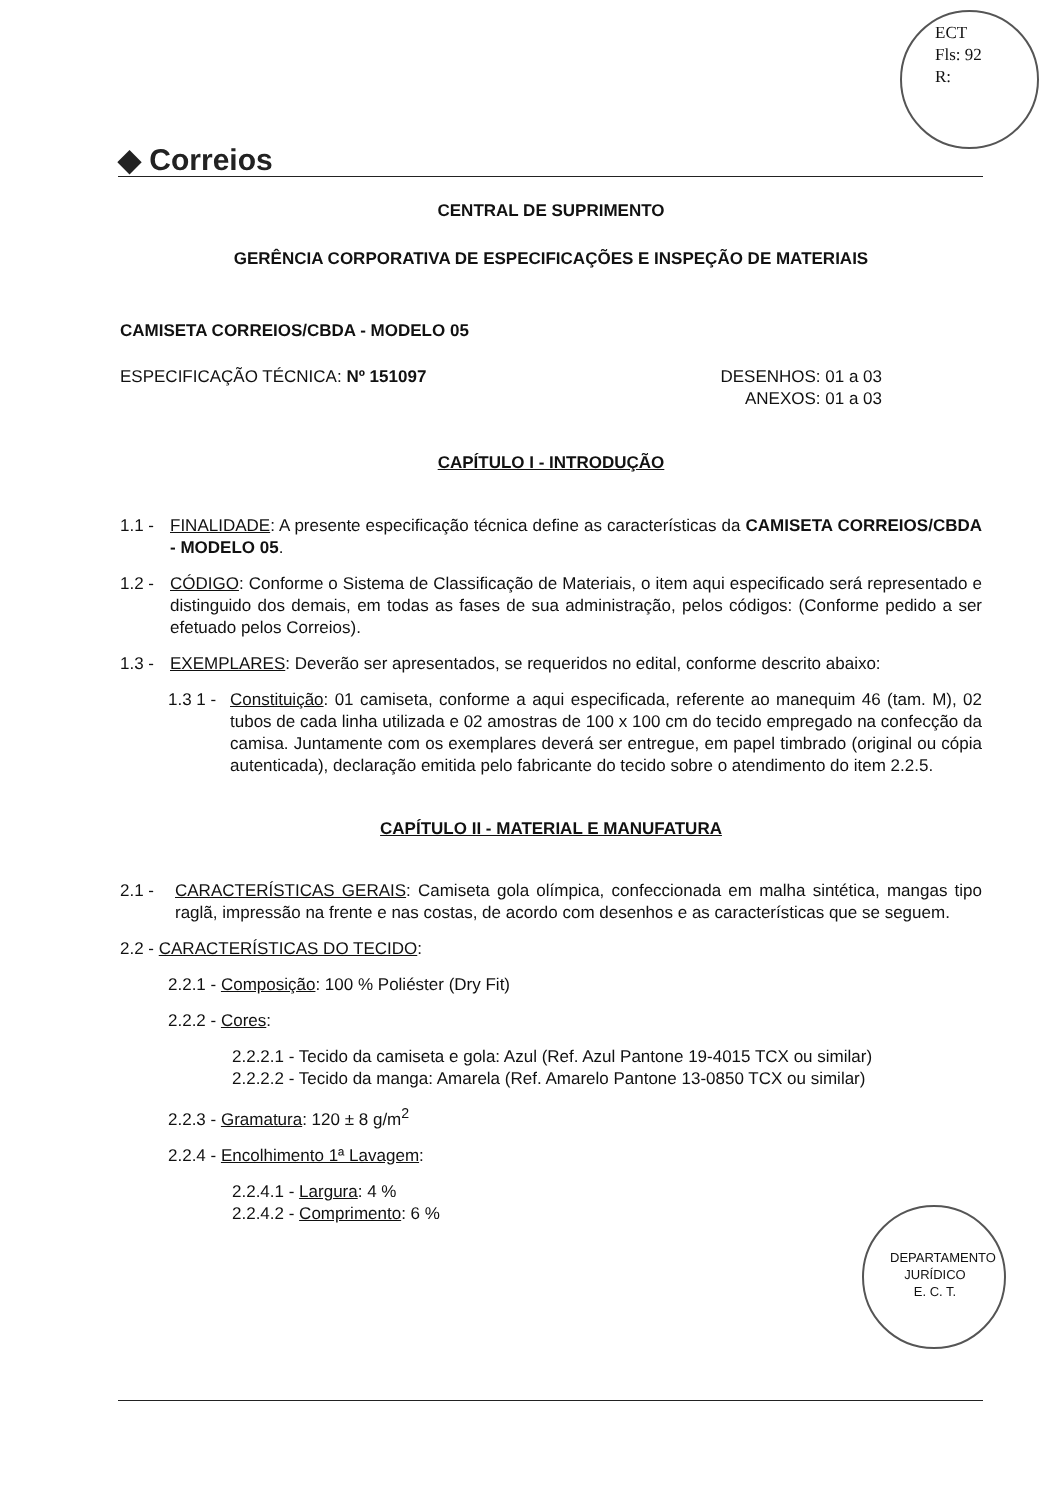ECT
Fls: 92
R:
◆ Correios
CENTRAL DE SUPRIMENTO
GERÊNCIA CORPORATIVA DE ESPECIFICAÇÕES E INSPEÇÃO DE MATERIAIS
CAMISETA CORREIOS/CBDA - MODELO 05
ESPECIFICAÇÃO TÉCNICA: Nº 151097 DESENHOS: 01 a 03
ANEXOS: 01 a 03
CAPÍTULO I - INTRODUÇÃO
1.1 - FINALIDADE: A presente especificação técnica define as características da CAMISETA CORREIOS/CBDA - MODELO 05.
1.2 - CÓDIGO: Conforme o Sistema de Classificação de Materiais, o item aqui especificado será representado e distinguido dos demais, em todas as fases de sua administração, pelos códigos: (Conforme pedido a ser efetuado pelos Correios).
1.3 - EXEMPLARES: Deverão ser apresentados, se requeridos no edital, conforme descrito abaixo:
1.3 1 - Constituição: 01 camiseta, conforme a aqui especificada, referente ao manequim 46 (tam. M), 02 tubos de cada linha utilizada e 02 amostras de 100 x 100 cm do tecido empregado na confecção da camisa. Juntamente com os exemplares deverá ser entregue, em papel timbrado (original ou cópia autenticada), declaração emitida pelo fabricante do tecido sobre o atendimento do item 2.2.5.
CAPÍTULO II - MATERIAL E MANUFATURA
2.1 - CARACTERÍSTICAS GERAIS: Camiseta gola olímpica, confeccionada em malha sintética, mangas tipo raglã, impressão na frente e nas costas, de acordo com desenhos e as características que se seguem.
2.2 - CARACTERÍSTICAS DO TECIDO:
2.2.1 - Composição: 100 % Poliéster (Dry Fit)
2.2.2 - Cores:
2.2.2.1 - Tecido da camiseta e gola: Azul (Ref. Azul Pantone 19-4015 TCX ou similar)
2.2.2.2 - Tecido da manga: Amarela (Ref. Amarelo Pantone 13-0850 TCX ou similar)
2.2.3 - Gramatura: 120 ± 8 g/m<sup>2</sup>
2.2.4 - Encolhimento 1ª Lavagem:
2.2.4.1 - Largura: 4 %
2.2.4.2 - Comprimento: 6 %
DEPARTAMENTO JURÍDICO
E. C. T.